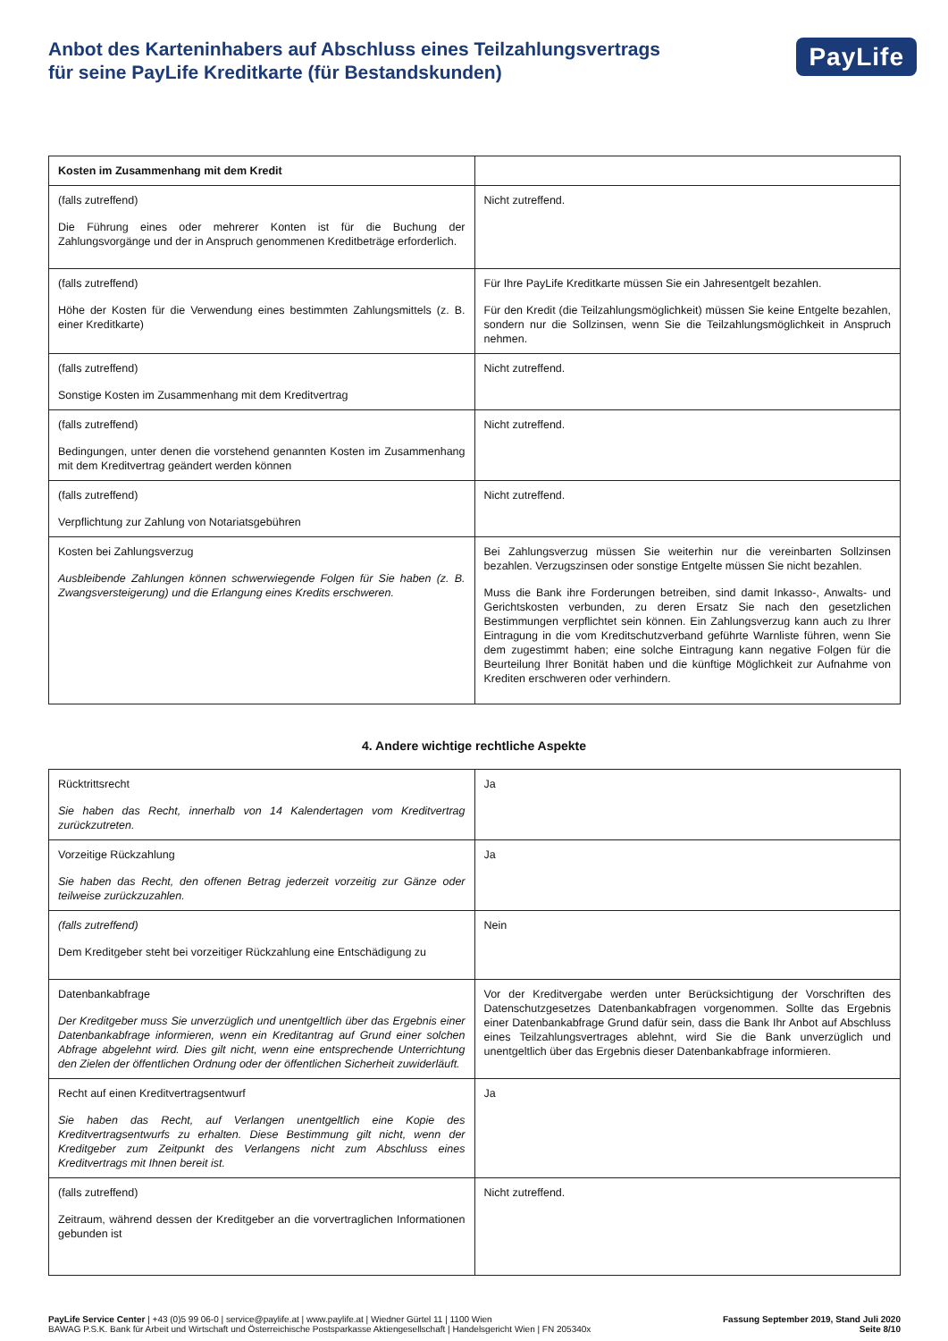Anbot des Karteninhabers auf Abschluss eines Teilzahlungsvertrags
für seine PayLife Kreditkarte (für Bestandskunden)
PayLife
| Kosten im Zusammenhang mit dem Kredit | |
| (falls zutreffend) Die Führung eines oder mehrerer Konten ist für die Buchung der Zahlungsvorgänge und der in Anspruch genommenen Kreditbeträge erforderlich. | Nicht zutreffend. |
| (falls zutreffend) Höhe der Kosten für die Verwendung eines bestimmten Zahlungsmittels (z. B. einer Kreditkarte) | Für Ihre PayLife Kreditkarte müssen Sie ein Jahresentgelt bezahlen. Für den Kredit (die Teilzahlungsmöglichkeit) müssen Sie keine Entgelte bezahlen, sondern nur die Sollzinsen, wenn Sie die Teilzahlungsmöglichkeit in Anspruch nehmen. |
| (falls zutreffend) Sonstige Kosten im Zusammenhang mit dem Kreditvertrag | Nicht zutreffend. |
| (falls zutreffend) Bedingungen, unter denen die vorstehend genannten Kosten im Zusammenhang mit dem Kreditvertrag geändert werden können | Nicht zutreffend. |
| (falls zutreffend) Verpflichtung zur Zahlung von Notariatsgebühren | Nicht zutreffend. |
| Kosten bei Zahlungsverzug Ausbleibende Zahlungen können schwerwiegende Folgen für Sie haben (z. B. Zwangsversteigerung) und die Erlangung eines Kredits erschweren. | Bei Zahlungsverzug müssen Sie weiterhin nur die vereinbarten Sollzinsen bezahlen. Verzugszinsen oder sonstige Entgelte müssen Sie nicht bezahlen. Muss die Bank ihre Forderungen betreiben, sind damit Inkasso-, Anwalts- und Gerichtskosten verbunden, zu deren Ersatz Sie nach den gesetzlichen Bestimmungen verpflichtet sein können. Ein Zahlungsverzug kann auch zu Ihrer Eintragung in die vom Kreditschutzverband geführte Warnliste führen, wenn Sie dem zugestimmt haben; eine solche Eintragung kann negative Folgen für die Beurteilung Ihrer Bonität haben und die künftige Möglichkeit zur Aufnahme von Krediten erschweren oder verhindern. |
4. Andere wichtige rechtliche Aspekte
| Rücktrittsrecht Sie haben das Recht, innerhalb von 14 Kalendertagen vom Kreditvertrag zurückzutreten. | Ja |
| Vorzeitige Rückzahlung Sie haben das Recht, den offenen Betrag jederzeit vorzeitig zur Gänze oder teilweise zurückzuzahlen. | Ja |
| (falls zutreffend) Dem Kreditgeber steht bei vorzeitiger Rückzahlung eine Entschädigung zu | Nein |
| Datenbankabfrage Der Kreditgeber muss Sie unverzüglich und unentgeltlich über das Ergebnis einer Datenbankabfrage informieren, wenn ein Kreditantrag auf Grund einer solchen Abfrage abgelehnt wird. Dies gilt nicht, wenn eine entsprechende Unterrichtung den Zielen der öffentlichen Ordnung oder der öffentlichen Sicherheit zuwiderläuft. | Vor der Kreditvergabe werden unter Berücksichtigung der Vorschriften des Datenschutzgesetzes Datenbankabfragen vorgenommen. Sollte das Ergebnis einer Datenbankabfrage Grund dafür sein, dass die Bank Ihr Anbot auf Abschluss eines Teilzahlungsvertrages ablehnt, wird Sie die Bank unverzüglich und unentgeltlich über das Ergebnis dieser Datenbankabfrage informieren. |
| Recht auf einen Kreditvertragsentwurf Sie haben das Recht, auf Verlangen unentgeltlich eine Kopie des Kreditvertragsentwurfs zu erhalten. Diese Bestimmung gilt nicht, wenn der Kreditgeber zum Zeitpunkt des Verlangens nicht zum Abschluss eines Kreditvertrags mit Ihnen bereit ist. | Ja |
| (falls zutreffend) Zeitraum, während dessen der Kreditgeber an die vorvertraglichen Informationen gebunden ist | Nicht zutreffend. |
PayLife Service Center | +43 (0)5 99 06-0 | service@paylife.at | www.paylife.at | Wiedner Gürtel 11 | 1100 Wien
BAWAG P.S.K. Bank für Arbeit und Wirtschaft und Österreichische Postsparkasse Aktiengesellschaft | Handelsgericht Wien | FN 205340x
Fassung September 2019, Stand Juli 2020
Seite 8/10